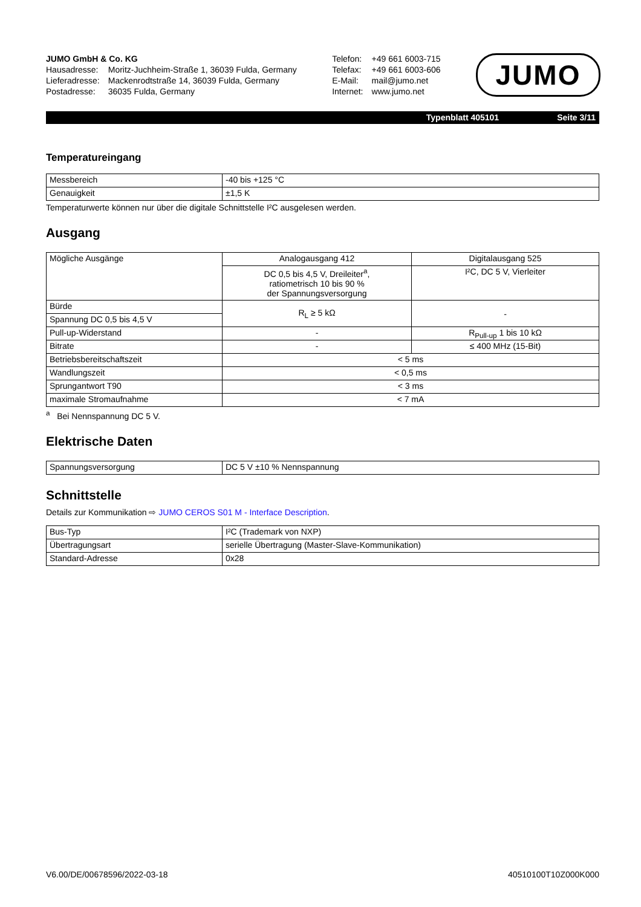| JUMO GmbH & Co. KG | |
| Hausadresse: | Moritz-Juchheim-Straße 1, 36039 Fulda, Germany |
| Lieferadresse: | Mackenrodtstraße 14, 36039 Fulda, Germany |
| Postadresse: | 36035 Fulda, Germany |
| Telefon: | +49 661 6003-715 |
| Telefax: | +49 661 6003-606 |
| E-Mail: | mail@jumo.net |
| Internet: | www.jumo.net |
JUMO
Typenblatt 405101 Seite 3/11
Temperatureingang
| Messbereich | -40 bis +125 °C |
| Genauigkeit | ±1,5 K |
Temperaturwerte können nur über die digitale Schnittstelle I²C ausgelesen werden.
Ausgang
| Mögliche Ausgänge | Analogausgang 412 | Digitalausgang 525 |
| | DC 0,5 bis 4,5 V, Dreileiter<sup>a</sup>, ratiometrisch 10 bis 90 % der Spannungsversorgung | I²C, DC 5 V, Vierleiter |
| Bürde | R<sub>L</sub> ≥ 5 kΩ | - |
| Spannung DC 0,5 bis 4,5 V | | |
| Pull-up-Widerstand | - | R<sub>Pull-up</sub> 1 bis 10 kΩ |
| Bitrate | - | ≤ 400 MHz (15-Bit) |
| Betriebsbereitschaftszeit | < 5 ms | |
| Wandlungszeit | < 0,5 ms | |
| Sprungantwort T90 | < 3 ms | |
| maximale Stromaufnahme | < 7 mA | |
<sup>a</sup> Bei Nennspannung DC 5 V.
Elektrische Daten
| Spannungsversorgung | DC 5 V ±10 % Nennspannung |
Schnittstelle
Details zur Kommunikation ⇨ JUMO CEROS S01 M - Interface Description.
| Bus-Typ | I²C (Trademark von NXP) |
| Übertragungsart | serielle Übertragung (Master-Slave-Kommunikation) |
| Standard-Adresse | 0x28 |
V6.00/DE/00678596/2022-03-18 40510100T10Z000K000